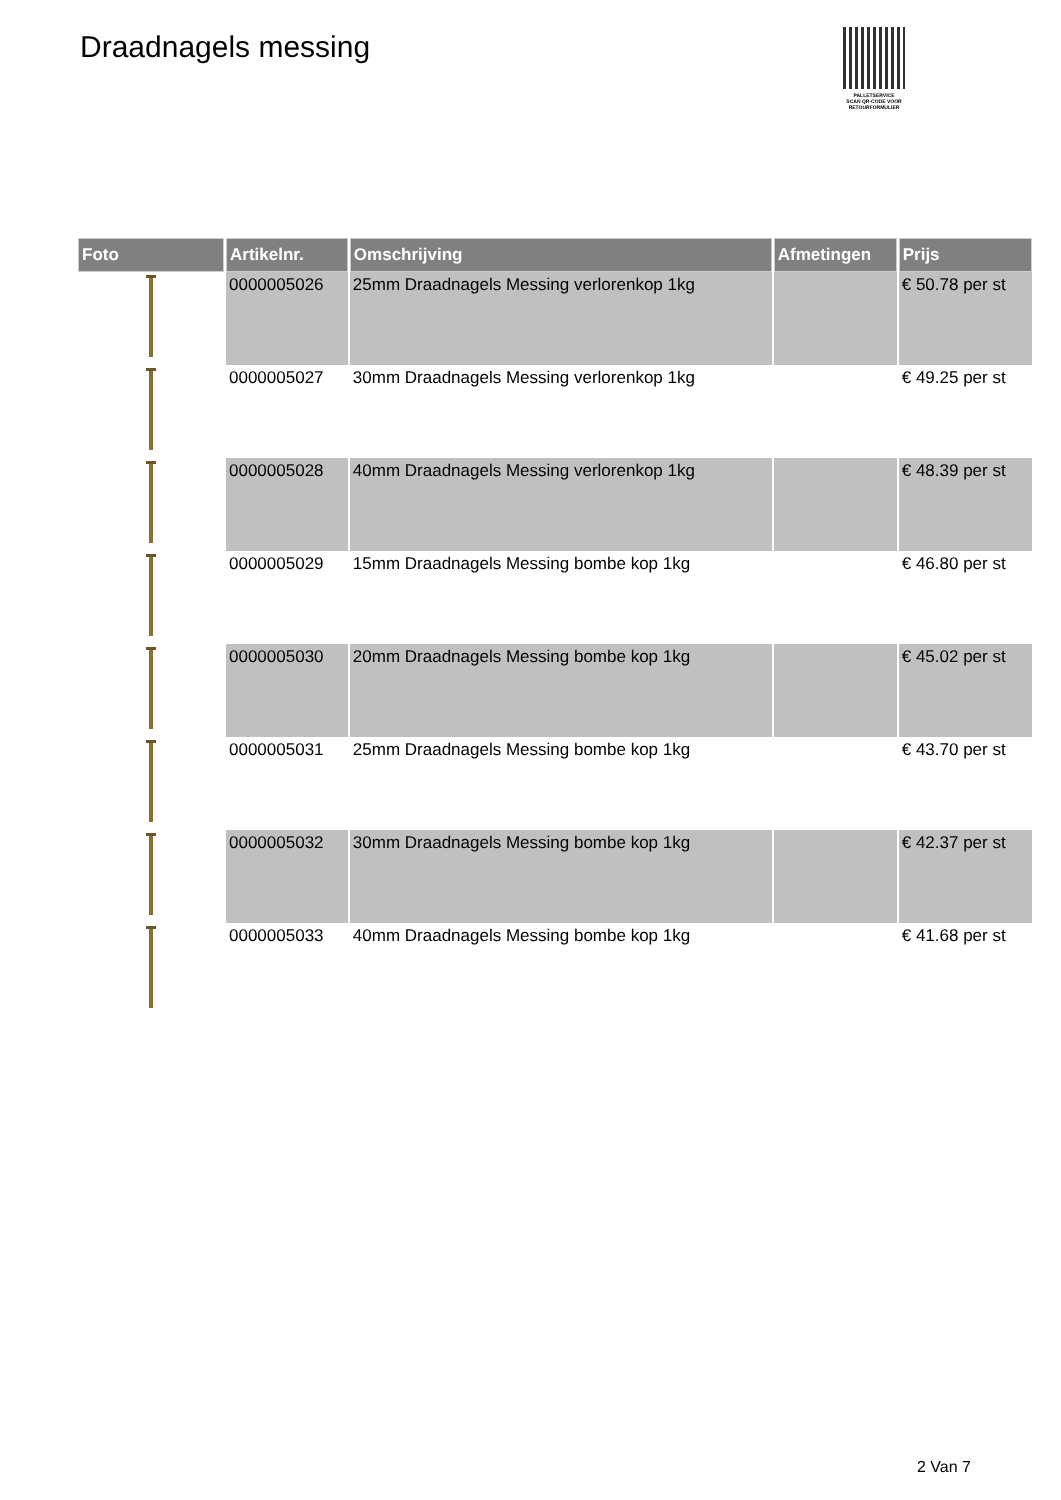Draadnagels messing
PALLETSERVICE
SCAN QR-CODE VOOR
RETOURFORMULIER
| Foto | Artikelnr. | Omschrijving | Afmetingen | Prijs |
| --- | --- | --- | --- | --- |
| | 0000005026 | 25mm Draadnagels Messing verlorenkop 1kg | | € 50.78 per st |
| | 0000005027 | 30mm Draadnagels Messing verlorenkop 1kg | | € 49.25 per st |
| | 0000005028 | 40mm Draadnagels Messing verlorenkop 1kg | | € 48.39 per st |
| | 0000005029 | 15mm Draadnagels Messing bombe kop 1kg | | € 46.80 per st |
| | 0000005030 | 20mm Draadnagels Messing bombe kop 1kg | | € 45.02 per st |
| | 0000005031 | 25mm Draadnagels Messing bombe kop 1kg | | € 43.70 per st |
| | 0000005032 | 30mm Draadnagels Messing bombe kop 1kg | | € 42.37 per st |
| | 0000005033 | 40mm Draadnagels Messing bombe kop 1kg | | € 41.68 per st |
2 Van 7